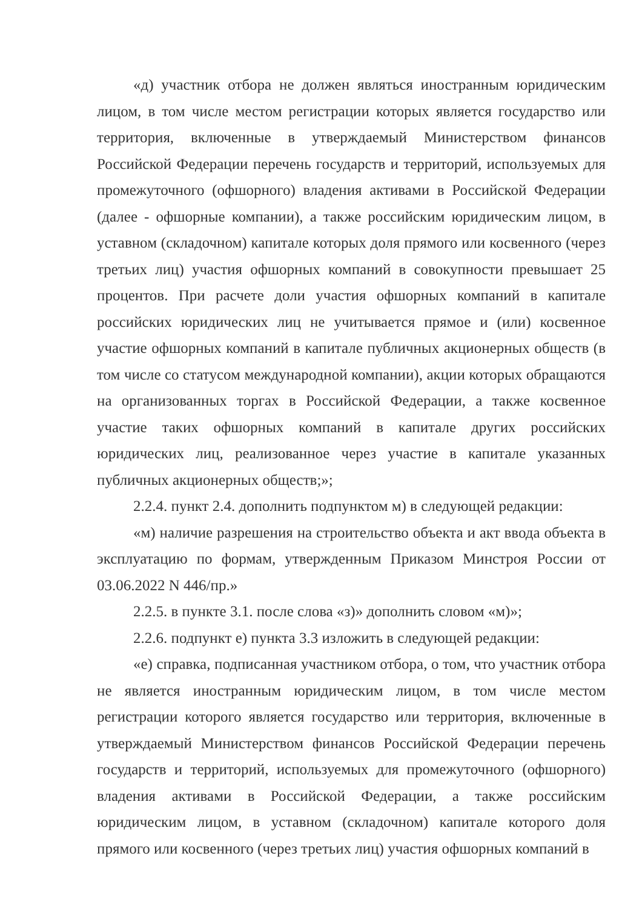«д) участник отбора не должен являться иностранным юридическим лицом, в том числе местом регистрации которых является государство или территория, включенные в утверждаемый Министерством финансов Российской Федерации перечень государств и территорий, используемых для промежуточного (офшорного) владения активами в Российской Федерации (далее - офшорные компании), а также российским юридическим лицом, в уставном (складочном) капитале которых доля прямого или косвенного (через третьих лиц) участия офшорных компаний в совокупности превышает 25 процентов. При расчете доли участия офшорных компаний в капитале российских юридических лиц не учитывается прямое и (или) косвенное участие офшорных компаний в капитале публичных акционерных обществ (в том числе со статусом международной компании), акции которых обращаются на организованных торгах в Российской Федерации, а также косвенное участие таких офшорных компаний в капитале других российских юридических лиц, реализованное через участие в капитале указанных публичных акционерных обществ;»;
2.2.4. пункт 2.4. дополнить подпунктом м) в следующей редакции:
«м) наличие разрешения на строительство объекта и акт ввода объекта в эксплуатацию по формам, утвержденным Приказом Минстроя России от 03.06.2022 N 446/пр.»
2.2.5. в пункте 3.1. после слова «з)» дополнить словом «м)»;
2.2.6. подпункт е) пункта 3.3 изложить в следующей редакции:
«е) справка, подписанная участником отбора, о том, что участник отбора не является иностранным юридическим лицом, в том числе местом регистрации которого является государство или территория, включенные в утверждаемый Министерством финансов Российской Федерации перечень государств и территорий, используемых для промежуточного (офшорного) владения активами в Российской Федерации, а также российским юридическим лицом, в уставном (складочном) капитале которого доля прямого или косвенного (через третьих лиц) участия офшорных компаний в